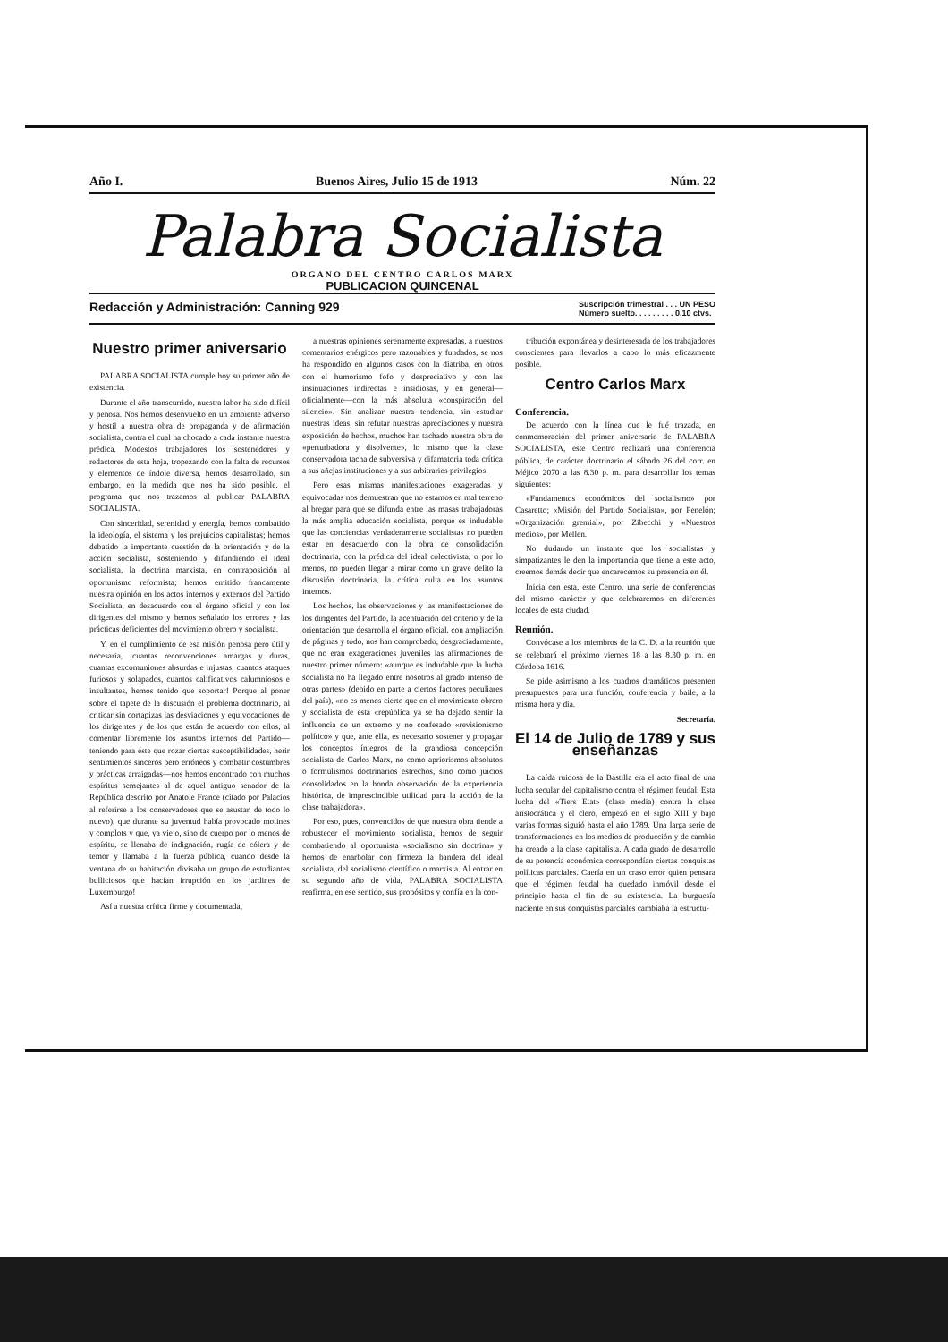Año I. Buenos Aires, Julio 15 de 1913 Núm. 22
Palabra Socialista
ORGANO DEL CENTRO CARLOS MARX
PUBLICACION QUINCENAL
Redacción y Administración: Canning 929 Suscripción trimestral . . . UN PESO
Número suelto. . . . . . . . . 0.10 ctvs.
Nuestro primer aniversario
PALABRA SOCIALISTA cumple hoy su primer año de existencia.
Durante el año transcurrido, nuestra labor ha sido difícil y penosa. Nos hemos desenvuelto en un ambiente adverso y hostil a nuestra obra de propaganda y de afirmación socialista, contra el cual ha chocado a cada instante nuestra prédica. Modestos trabajadores los sostenedores y redactores de esta hoja, tropezando con la falta de recursos y elementos de índole diversa, hemos desarrollado, sin embargo, en la medida que nos ha sido posible, el programa que nos trazamos al publicar PALABRA SOCIALISTA.
Con sinceridad, serenidad y energía, hemos combatido la ideología, el sistema y los prejuicios capitalistas; hemos debatido la importante cuestión de la orientación y de la acción socialista, sosteniendo y difundiendo el ideal socialista, la doctrina marxista, en contraposición al oportunismo reformista; hemos emitido francamente nuestra opinión en los actos internos y externos del Partido Socialista, en desacuerdo con el órgano oficial y con los dirigentes del mismo y hemos señalado los errores y las prácticas deficientes del movimiento obrero y socialista.
Y, en el cumplimiento de esa misión penosa pero útil y necesaria, ¡cuantas reconvenciones amargas y duras, cuantas excomuniones absurdas e injustas, cuantos ataques furiosos y solapados, cuantos calificativos calumniosos e insultantes, hemos tenido que soportar! Porque al poner sobre el tapete de la discusión el problema doctrinario, al criticar sin cortapizas las desviaciones y equivocaciones de los dirigentes y de los que están de acuerdo con ellos, al comentar libremente los asuntos internos del Partido—teniendo para éste que rozar ciertas susceptibilidades, herir sentimientos sinceros pero erróneos y combatir costumbres y prácticas arraigadas—nos hemos encontrado con muchos espíritus semejantes al de aquel antiguo senador de la República descrito por Anatole France (citado por Palacios al referirse a los conservadores que se asustan de todo lo nuevo), que durante su juventud había provocado motines y complots y que, ya viejo, sino de cuerpo por lo menos de espíritu, se llenaba de indignación, rugía de cólera y de temor y llamaba a la fuerza pública, cuando desde la ventana de su habitación divisaba un grupo de estudiantes bulliciosos que hacían irrupción en los jardines de Luxemburgo!
Así a nuestra crítica firme y documentada,
a nuestras opiniones serenamente expresadas, a nuestros comentarios enérgicos pero razonables y fundados, se nos ha respondido en algunos casos con la diatriba, en otros con el humorismo fofo y despreciativo y con las insinuaciones indirectas e insidiosas, y en general—oficialmente—con la más absoluta «conspiración del silencio». Sin analizar nuestra tendencia, sin estudiar nuestras ideas, sin refutar nuestras apreciaciones y nuestra exposición de hechos, muchos han tachado nuestra obra de «perturbadora y disolvente», lo mismo que la clase conservadora tacha de subversiva y difamatoria toda crítica a sus añejas instituciones y a sus arbitrarios privilegios.
Pero esas mismas manifestaciones exageradas y equivocadas nos demuestran que no estamos en mal terreno al bregar para que se difunda entre las masas trabajadoras la más amplia educación socialista, porque es indudable que las conciencias verdaderamente socialistas no pueden estar en desacuerdo con la obra de consolidación doctrinaria, con la prédica del ideal colectivista, o por lo menos, no pueden llegar a mirar como un grave delito la discusión doctrinaria, la crítica culta en los asuntos internos.
Los hechos, las observaciones y las manifestaciones de los dirigentes del Partido, la acentuación del criterio y de la orientación que desarrolla el órgano oficial, con ampliación de páginas y todo, nos han comprobado, desgraciadamente, que no eran exageraciones juveniles las afirmaciones de nuestro primer número: «aunque es indudable que la lucha socialista no ha llegado entre nosotros al grado intenso de otras partes» (debido en parte a ciertos factores peculiares del país), «no es menos cierto que en el movimiento obrero y socialista de esta «república ya se ha dejado sentir la influencia de un extremo y no confesado «revisionismo político» y que, ante ella, es necesario sostener y propagar los conceptos íntegros de la grandiosa concepción socialista de Carlos Marx, no como apriorismos absolutos o formulismos doctrinarios estrechos, sino como juicios consolidados en la honda observación de la experiencia histórica, de imprescindible utilidad para la acción de la clase trabajadora».
Por eso, pues, convencidos de que nuestra obra tiende a robustecer el movimiento socialista, hemos de seguir combatiendo al oportunista «socialismo sin doctrina» y hemos de enarbolar con firmeza la bandera del ideal socialista, del socialismo científico o marxista. Al entrar en su segundo año de vida, PALABRA SOCIALISTA reafirma, en ese sentido, sus propósitos y confía en la con-
tribución expontánea y desinteresada de los trabajadores conscientes para llevarlos a cabo lo más eficazmente posible.
Centro Carlos Marx
Conferencia.
De acuerdo con la línea que le fué trazada, en conmemoración del primer aniversario de PALABRA SOCIALISTA, este Centro realizará una conferencia pública, de carácter doctrinario el sábado 26 del corr. en Méjico 2070 a las 8.30 p. m. para desarrollar los temas siguientes:
«Fundamentos económicos del socialismo» por Casaretto; «Misión del Partido Socialista», por Penelón; «Organización gremial», por Zibecchi y «Nuestros medios», por Mellen.
No dudando un instante que los socialistas y simpatizantes le den la importancia que tiene a este acto, creemos demás decir que encarecemos su presencia en él.
Inicia con esta, este Centro, una serie de conferencias del mismo carácter y que celebraremos en diferentes locales de esta ciudad.
Reunión.
Convócase a los miembros de la C. D. a la reunión que se celebrará el próximo viernes 18 a las 8.30 p. m. en Córdoba 1616.
Se pide asimismo a los cuadros dramáticos presenten presupuestos para una función, conferencia y baile, a la misma hora y día.
Secretaría.
El 14 de Julio de 1789 y sus enseñanzas
La caída ruidosa de la Bastilla era el acto final de una lucha secular del capitalismo contra el régimen feudal. Esta lucha del «Tiers Etat» (clase media) contra la clase aristocrática y el clero, empezó en el siglo XIII y bajo varias formas siguió hasta el año 1789. Una larga serie de transformaciones en los medios de producción y de cambio ha creado a la clase capitalista. A cada grado de desarrollo de su potencia económica correspondían ciertas conquistas políticas parciales. Caería en un craso error quien pensara que el régimen feudal ha quedado inmóvil desde el principio hasta el fin de su existencia. La burguesía naciente en sus conquistas parciales cambiaba la estructu-